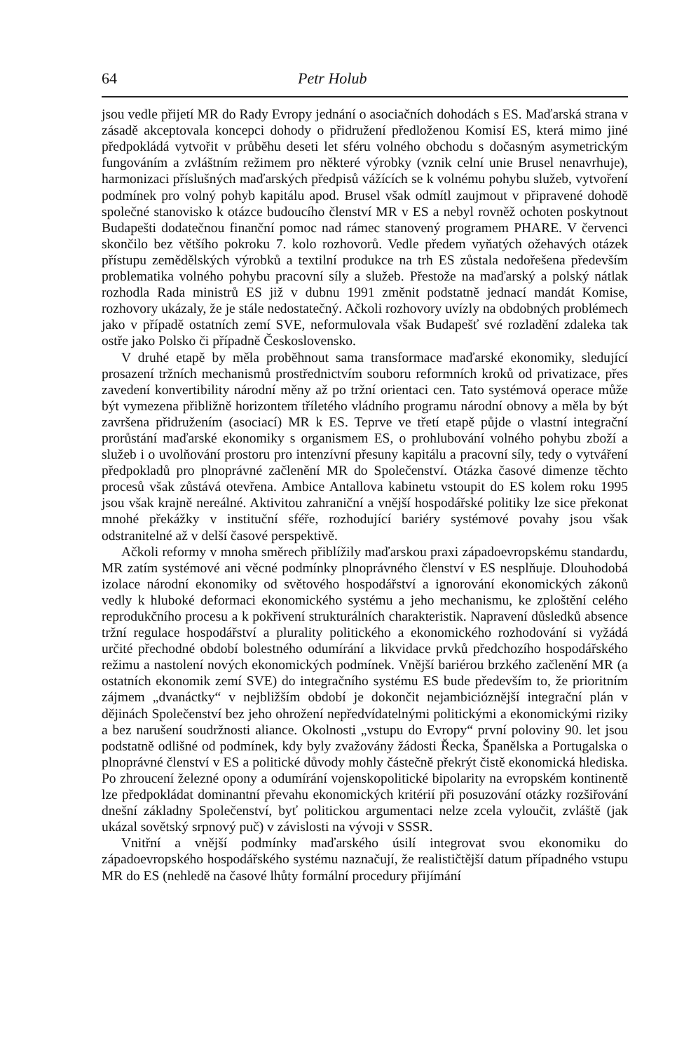64 Petr Holub
jsou vedle přijetí MR do Rady Evropy jednání o asociačních dohodách s ES. Maďarská strana v zásadě akceptovala koncepci dohody o přidružení předloženou Komisí ES, která mimo jiné předpokládá vytvořit v průběhu deseti let sféru volného obchodu s dočasným asymetrickým fungováním a zvláštním režimem pro některé výrobky (vznik celní unie Brusel nenavrhuje), harmonizaci příslušných maďarských předpisů vážících se k volnému pohybu služeb, vytvoření podmínek pro volný pohyb kapitálu apod. Brusel však odmítl zaujmout v připravené dohodě společné stanovisko k otázce budoucího členství MR v ES a nebyl rovněž ochoten poskytnout Budapešti dodatečnou finanční pomoc nad rámec stanovený programem PHARE. V červenci skončilo bez většího pokroku 7. kolo rozhovorů. Vedle předem vyňatých ožehavých otázek přístupu zemědělských výrobků a textilní produkce na trh ES zůstala nedořešena především problematika volného pohybu pracovní síly a služeb. Přestože na maďarský a polský nátlak rozhodla Rada ministrů ES již v dubnu 1991 změnit podstatně jednací mandát Komise, rozhovory ukázaly, že je stále nedostatečný. Ačkoli rozhovory uvízly na obdobných problémech jako v případě ostatních zemí SVE, neformulovala však Budapešť své rozladění zdaleka tak ostře jako Polsko či případně Československo.
V druhé etapě by měla proběhnout sama transformace maďarské ekonomiky, sledující prosazení tržních mechanismů prostřednictvím souboru reformních kroků od privatizace, přes zavedení konvertibility národní měny až po tržní orientaci cen. Tato systémová operace může být vymezena přibližně horizontem tříletého vládního programu národní obnovy a měla by být završena přidružením (asociací) MR k ES. Teprve ve třetí etapě půjde o vlastní integrační prorůstání maďarské ekonomiky s organismem ES, o prohlubování volného pohybu zboží a služeb i o uvolňování prostoru pro intenzívní přesuny kapitálu a pracovní síly, tedy o vytváření předpokladů pro plnoprávné začlenění MR do Společenství. Otázka časové dimenze těchto procesů však zůstává otevřena. Ambice Antallova kabinetu vstoupit do ES kolem roku 1995 jsou však krajně nereálné. Aktivitou zahraniční a vnější hospodářské politiky lze sice překonat mnohé překážky v instituční sféře, rozhodující bariéry systémové povahy jsou však odstranitelné až v delší časové perspektivě.
Ačkoli reformy v mnoha směrech přiblížily maďarskou praxi západoevropskému standardu, MR zatím systémové ani věcné podmínky plnoprávného členství v ES nesplňuje. Dlouhodobá izolace národní ekonomiky od světového hospodářství a ignorování ekonomických zákonů vedly k hluboké deformaci ekonomického systému a jeho mechanismu, ke zploštění celého reprodukčního procesu a k pokřivení strukturálních charakteristik. Napravení důsledků absence tržní regulace hospodářství a plurality politického a ekonomického rozhodování si vyžádá určité přechodné období bolestného odumírání a likvidace prvků předchozího hospodářského režimu a nastolení nových ekonomických podmínek. Vnější bariérou brzkého začlenění MR (a ostatních ekonomik zemí SVE) do integračního systému ES bude především to, že prioritním zájmem „dvanáctky“ v nejbližším období je dokončit nejambicióznější integrační plán v dějinách Společenství bez jeho ohrožení nepředvídatelnými politickými a ekonomickými riziky a bez narušení soudržnosti aliance. Okolnosti „vstupu do Evropy“ první poloviny 90. let jsou podstatně odlišné od podmínek, kdy byly zvažovány žádosti Řecka, Španělska a Portugalska o plnoprávné členství v ES a politické důvody mohly částečně překrýt čistě ekonomická hlediska. Po zhroucení železné opony a odumírání vojenskopolitické bipolarity na evropském kontinentě lze předpokládat dominantní převahu ekonomických kritérií při posuzování otázky rozšiřování dnešní základny Společenství, byť politickou argumentaci nelze zcela vyloučit, zvláště (jak ukázal sovětský srpnový puč) v závislosti na vývoji v SSSR.
Vnitřní a vnější podmínky maďarského úsilí integrovat svou ekonomiku do západoevropského hospodářského systému naznačují, že realističtější datum případného vstupu MR do ES (nehledě na časové lhůty formální procedury přijímání